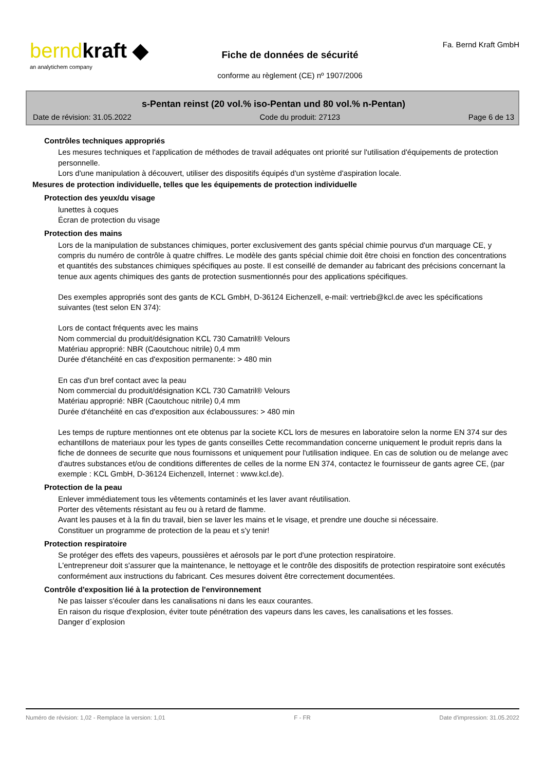berndkraft ◆
an analytichem company
Fiche de données de sécurité
conforme au règlement (CE) nº 1907/2006
Fa. Bernd Kraft GmbH
s-Pentan reinst (20 vol.% iso-Pentan und 80 vol.% n-Pentan)
Date de révision: 31.05.2022 Code du produit: 27123 Page 6 de 13
Contrôles techniques appropriés
Les mesures techniques et l'application de méthodes de travail adéquates ont priorité sur l'utilisation d'équipements de protection personnelle.
Lors d'une manipulation à découvert, utiliser des dispositifs équipés d'un système d'aspiration locale.
Mesures de protection individuelle, telles que les équipements de protection individuelle
Protection des yeux/du visage
lunettes à coques
Écran de protection du visage
Protection des mains
Lors de la manipulation de substances chimiques, porter exclusivement des gants spécial chimie pourvus d'un marquage CE, y compris du numéro de contrôle à quatre chiffres. Le modèle des gants spécial chimie doit être choisi en fonction des concentrations et quantités des substances chimiques spécifiques au poste. Il est conseillé de demander au fabricant des précisions concernant la tenue aux agents chimiques des gants de protection susmentionnés pour des applications spécifiques.
Des exemples appropriés sont des gants de KCL GmbH, D-36124 Eichenzell, e-mail: vertrieb@kcl.de avec les spécifications suivantes (test selon EN 374):
Lors de contact fréquents avec les mains
Nom commercial du produit/désignation KCL 730 Camatril® Velours
Matériau approprié: NBR (Caoutchouc nitrile) 0,4 mm
Durée d'étanchéité en cas d'exposition permanente: > 480 min
En cas d'un bref contact avec la peau
Nom commercial du produit/désignation KCL 730 Camatril® Velours
Matériau approprié: NBR (Caoutchouc nitrile) 0,4 mm
Durée d'étanchéité en cas d'exposition aux éclaboussures: > 480 min
Les temps de rupture mentionnes ont ete obtenus par la societe KCL lors de mesures en laboratoire selon la norme EN 374 sur des echantillons de materiaux pour les types de gants conseilles Cette recommandation concerne uniquement le produit repris dans la fiche de donnees de securite que nous fournissons et uniquement pour l'utilisation indiquee. En cas de solution ou de melange avec d'autres substances et/ou de conditions differentes de celles de la norme EN 374, contactez le fournisseur de gants agree CE, (par exemple : KCL GmbH, D-36124 Eichenzell, Internet : www.kcl.de).
Protection de la peau
Enlever immédiatement tous les vêtements contaminés et les laver avant réutilisation.
Porter des vêtements résistant au feu ou à retard de flamme.
Avant les pauses et à la fin du travail, bien se laver les mains et le visage, et prendre une douche si nécessaire.
Constituer un programme de protection de la peau et s'y tenir!
Protection respiratoire
Se protéger des effets des vapeurs, poussières et aérosols par le port d'une protection respiratoire.
L'entrepreneur doit s'assurer que la maintenance, le nettoyage et le contrôle des dispositifs de protection respiratoire sont exécutés conformément aux instructions du fabricant. Ces mesures doivent être correctement documentées.
Contrôle d'exposition lié à la protection de l'environnement
Ne pas laisser s'écouler dans les canalisations ni dans les eaux courantes.
En raison du risque d'explosion, éviter toute pénétration des vapeurs dans les caves, les canalisations et les fosses.
Danger d´explosion
Numéro de révision: 1,02 - Remplace la version: 1,01 F - FR Date d'impression: 31.05.2022